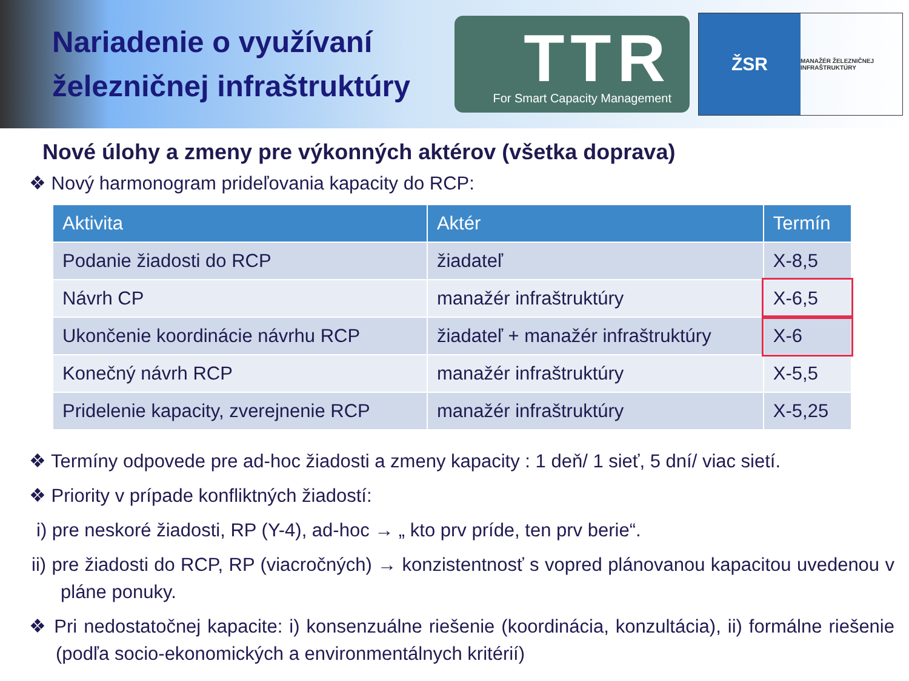Nariadenie o využívaní železničnej infraštruktúry
TTR
For Smart Capacity Management
ŽSR
MANAŽÉR ŽELEZNIČNEJ INFRAŠTRUKTÚRY
Nové úlohy a zmeny pre výkonných aktérov (všetka doprava)
❖ Nový harmonogram prideľovania kapacity do RCP:
| Aktivita | Aktér | Termín |
| --- | --- | --- |
| Podanie žiadosti do RCP | žiadateľ | X-8,5 |
| Návrh CP | manažér infraštruktúry | X-6,5 |
| Ukončenie koordinácie návrhu RCP | žiadateľ + manažér infraštruktúry | X-6 |
| Konečný návrh RCP | manažér infraštruktúry | X-5,5 |
| Pridelenie kapacity, zverejnenie RCP | manažér infraštruktúry | X-5,25 |
❖ Termíny odpovede pre ad-hoc žiadosti a zmeny kapacity : 1 deň/ 1 sieť, 5 dní/ viac sietí.
❖ Priority v prípade konfliktných žiadostí:
i) pre neskoré žiadosti, RP (Y-4), ad-hoc → „ kto prv príde, ten prv berie“.
ii) pre žiadosti do RCP, RP (viacročných) → konzistentnosť s vopred plánovanou kapacitou uvedenou v pláne ponuky.
❖ Pri nedostatočnej kapacite: i) konsenzuálne riešenie (koordinácia, konzultácia), ii) formálne riešenie (podľa socio-ekonomických a environmentálnych kritérií)